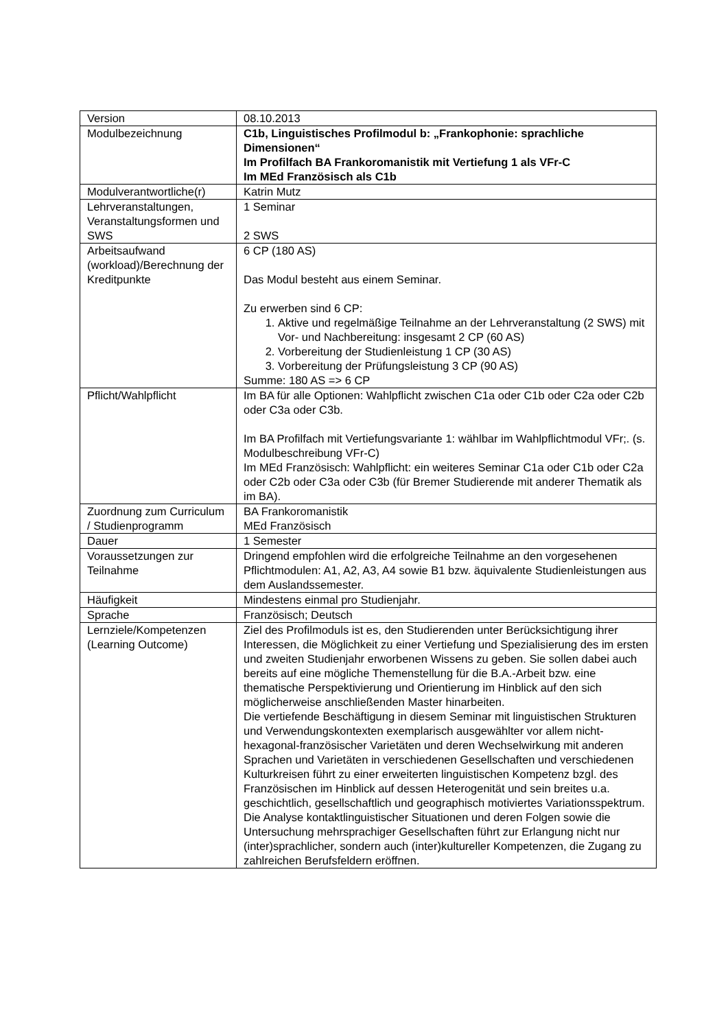| Version | 08.10.2013 |
| Modulbezeichnung | C1b, Linguistisches Profilmodul b: „Frankophonie: sprachliche Dimensionen“ Im Profilfach BA Frankoromanistik mit Vertiefung 1 als VFr-C Im MEd Französisch als C1b |
| Modulverantwortliche(r) | Katrin Mutz |
| Lehrveranstaltungen, Veranstaltungsformen und SWS | 1 Seminar 2 SWS |
| Arbeitsaufwand (workload)/Berechnung der Kreditpunkte | 6 CP (180 AS) Das Modul besteht aus einem Seminar. Zu erwerben sind 6 CP: 1. Aktive und regelmäßige Teilnahme an der Lehrveranstaltung (2 SWS) mit Vor- und Nachbereitung: insgesamt 2 CP (60 AS) 2. Vorbereitung der Studienleistung 1 CP (30 AS) 3. Vorbereitung der Prüfungsleistung 3 CP (90 AS) Summe: 180 AS => 6 CP |
| Pflicht/Wahlpflicht | Im BA für alle Optionen: Wahlpflicht zwischen C1a oder C1b oder C2a oder C2b oder C3a oder C3b. Im BA Profilfach mit Vertiefungsvariante 1: wählbar im Wahlpflichtmodul VFr;. (s. Modulbeschreibung VFr-C) Im MEd Französisch: Wahlpflicht: ein weiteres Seminar C1a oder C1b oder C2a oder C2b oder C3a oder C3b (für Bremer Studierende mit anderer Thematik als im BA). |
| Zuordnung zum Curriculum / Studienprogramm | BA Frankoromanistik MEd Französisch |
| Dauer | 1 Semester |
| Voraussetzungen zur Teilnahme | Dringend empfohlen wird die erfolgreiche Teilnahme an den vorgesehenen Pflichtmodulen: A1, A2, A3, A4 sowie B1 bzw. äquivalente Studienleistungen aus dem Auslandssemester. |
| Häufigkeit | Mindestens einmal pro Studienjahr. |
| Sprache | Französisch; Deutsch |
| Lernziele/Kompetenzen (Learning Outcome) | Ziel des Profilmoduls ist es, den Studierenden unter Berücksichtigung ihrer Interessen, die Möglichkeit zu einer Vertiefung und Spezialisierung des im ersten und zweiten Studienjahr erworbenen Wissens zu geben. Sie sollen dabei auch bereits auf eine mögliche Themenstellung für die B.A.-Arbeit bzw. eine thematische Perspektivierung und Orientierung im Hinblick auf den sich möglicherweise anschließenden Master hinarbeiten. Die vertiefende Beschäftigung in diesem Seminar mit linguistischen Strukturen und Verwendungskontexten exemplarisch ausgewählter vor allem nicht-hexagonal-französischer Varietäten und deren Wechselwirkung mit anderen Sprachen und Varietäten in verschiedenen Gesellschaften und verschiedenen Kulturkreisen führt zu einer erweiterten linguistischen Kompetenz bzgl. des Französischen im Hinblick auf dessen Heterogenität und sein breites u.a. geschichtlich, gesellschaftlich und geographisch motiviertes Variationsspektrum. Die Analyse kontaktlinguistischer Situationen und deren Folgen sowie die Untersuchung mehrsprachiger Gesellschaften führt zur Erlangung nicht nur (inter)sprachlicher, sondern auch (inter)kultureller Kompetenzen, die Zugang zu zahlreichen Berufsfeldern eröffnen. |